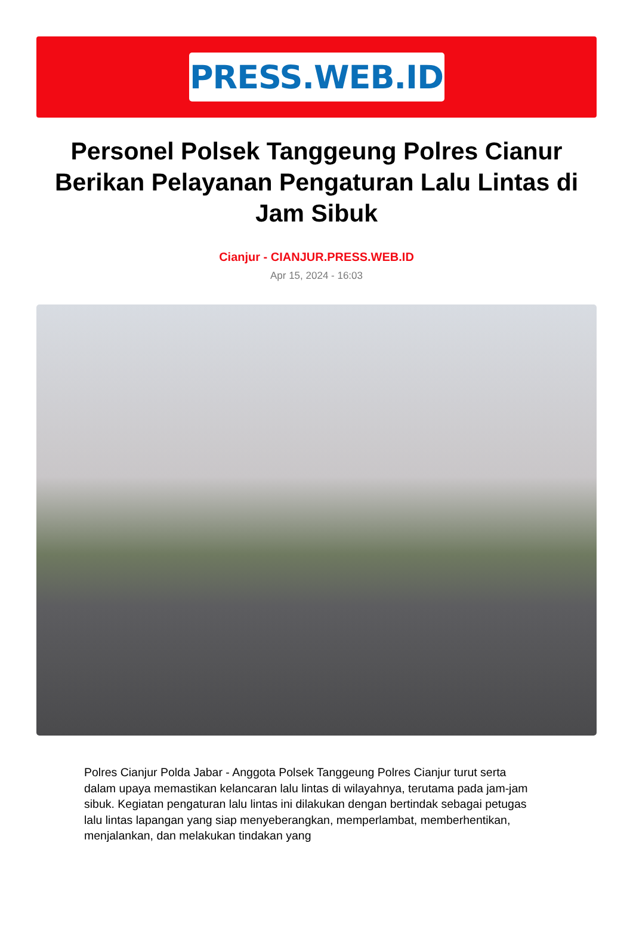PRESS.WEB.ID
Personel Polsek Tanggeung Polres Cianur Berikan Pelayanan Pengaturan Lalu Lintas di Jam Sibuk
Cianjur - CIANJUR.PRESS.WEB.ID
Apr 15, 2024 - 16:03
Polres Cianjur Polda Jabar - Anggota Polsek Tanggeung Polres Cianjur turut serta dalam upaya memastikan kelancaran lalu lintas di wilayahnya, terutama pada jam-jam sibuk. Kegiatan pengaturan lalu lintas ini dilakukan dengan bertindak sebagai petugas lalu lintas lapangan yang siap menyeberangkan, memperlambat, memberhentikan, menjalankan, dan melakukan tindakan yang